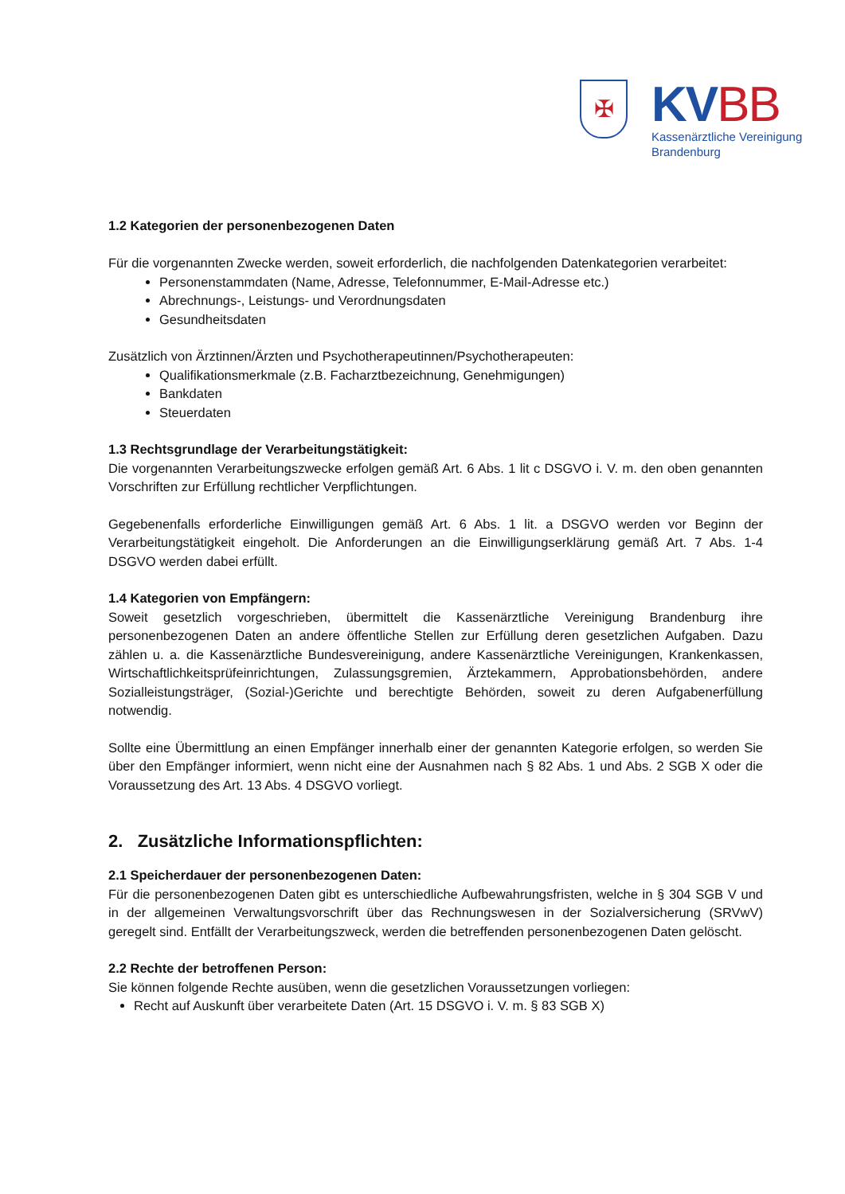✠
KV BB
Kassenärztliche Vereinigung
Brandenburg
1.2 Kategorien der personenbezogenen Daten
Für die vorgenannten Zwecke werden, soweit erforderlich, die nachfolgenden Datenkategorien verarbeitet:
Personenstammdaten (Name, Adresse, Telefonnummer, E-Mail-Adresse etc.)
Abrechnungs-, Leistungs- und Verordnungsdaten
Gesundheitsdaten
Zusätzlich von Ärztinnen/Ärzten und Psychotherapeutinnen/Psychotherapeuten:
Qualifikationsmerkmale (z.B. Facharztbezeichnung, Genehmigungen)
Bankdaten
Steuerdaten
1.3 Rechtsgrundlage der Verarbeitungstätigkeit:
Die vorgenannten Verarbeitungszwecke erfolgen gemäß Art. 6 Abs. 1 lit c DSGVO i. V. m. den oben genannten Vorschriften zur Erfüllung rechtlicher Verpflichtungen.
Gegebenenfalls erforderliche Einwilligungen gemäß Art. 6 Abs. 1 lit. a DSGVO werden vor Beginn der Verarbeitungstätigkeit eingeholt. Die Anforderungen an die Einwilligungserklärung gemäß Art. 7 Abs. 1-4 DSGVO werden dabei erfüllt.
1.4 Kategorien von Empfängern:
Soweit gesetzlich vorgeschrieben, übermittelt die Kassenärztliche Vereinigung Brandenburg ihre personenbezogenen Daten an andere öffentliche Stellen zur Erfüllung deren gesetzlichen Aufgaben. Dazu zählen u. a. die Kassenärztliche Bundesvereinigung, andere Kassenärztliche Vereinigungen, Krankenkassen, Wirtschaftlichkeitsprüfeinrichtungen, Zulassungsgremien, Ärztekammern, Approbationsbehörden, andere Sozialleistungsträger, (Sozial-)Gerichte und berechtigte Behörden, soweit zu deren Aufgabenerfüllung notwendig.
Sollte eine Übermittlung an einen Empfänger innerhalb einer der genannten Kategorie erfolgen, so werden Sie über den Empfänger informiert, wenn nicht eine der Ausnahmen nach § 82 Abs. 1 und Abs. 2 SGB X oder die Voraussetzung des Art. 13 Abs. 4 DSGVO vorliegt.
2. Zusätzliche Informationspflichten:
2.1 Speicherdauer der personenbezogenen Daten:
Für die personenbezogenen Daten gibt es unterschiedliche Aufbewahrungsfristen, welche in § 304 SGB V und in der allgemeinen Verwaltungsvorschrift über das Rechnungswesen in der Sozialversicherung (SRVwV) geregelt sind. Entfällt der Verarbeitungszweck, werden die betreffenden personenbezogenen Daten gelöscht.
2.2 Rechte der betroffenen Person:
Sie können folgende Rechte ausüben, wenn die gesetzlichen Voraussetzungen vorliegen:
Recht auf Auskunft über verarbeitete Daten (Art. 15 DSGVO i. V. m. § 83 SGB X)